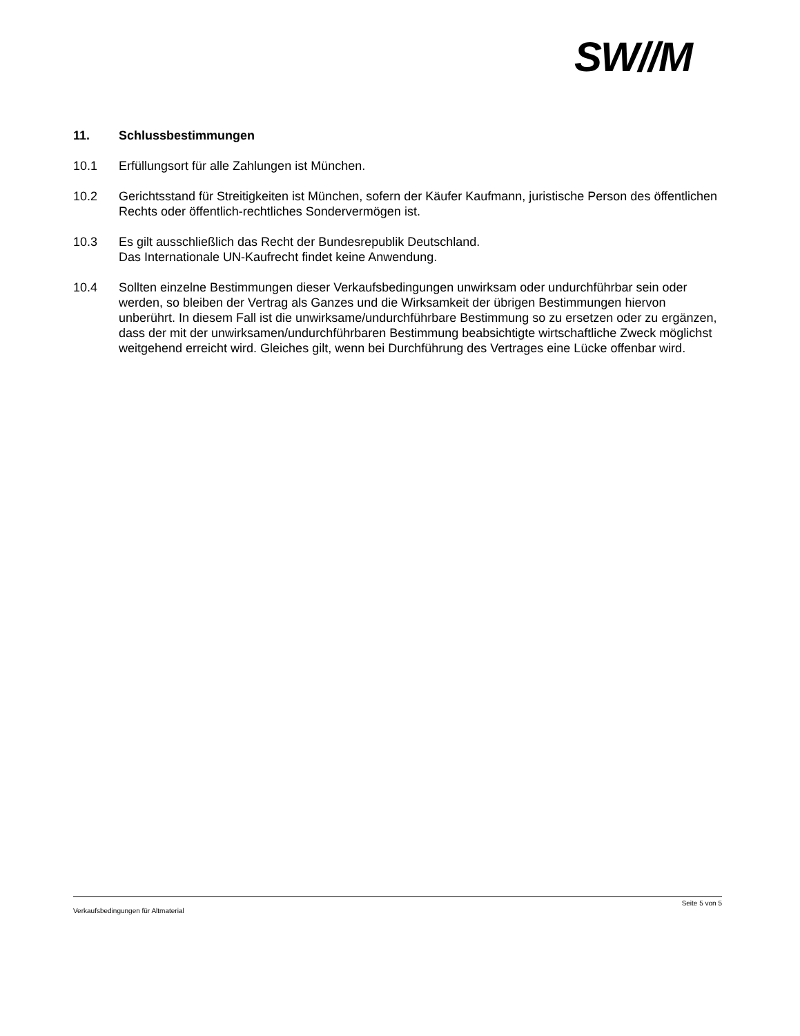SW//M
11. Schlussbestimmungen
10.1 Erfüllungsort für alle Zahlungen ist München.
10.2 Gerichtsstand für Streitigkeiten ist München, sofern der Käufer Kaufmann, juristische Person des öffentlichen Rechts oder öffentlich-rechtliches Sondervermögen ist.
10.3 Es gilt ausschließlich das Recht der Bundesrepublik Deutschland.
Das Internationale UN-Kaufrecht findet keine Anwendung.
10.4 Sollten einzelne Bestimmungen dieser Verkaufsbedingungen unwirksam oder undurchführbar sein oder werden, so bleiben der Vertrag als Ganzes und die Wirksamkeit der übrigen Bestimmungen hiervon unberührt. In diesem Fall ist die unwirksame/undurchführbare Bestimmung so zu ersetzen oder zu ergänzen, dass der mit der unwirksamen/undurchführbaren Bestimmung beabsichtigte wirtschaftliche Zweck möglichst weitgehend erreicht wird. Gleiches gilt, wenn bei Durchführung des Vertrages eine Lücke offenbar wird.
Seite 5 von 5
Verkaufsbedingungen für Altmaterial